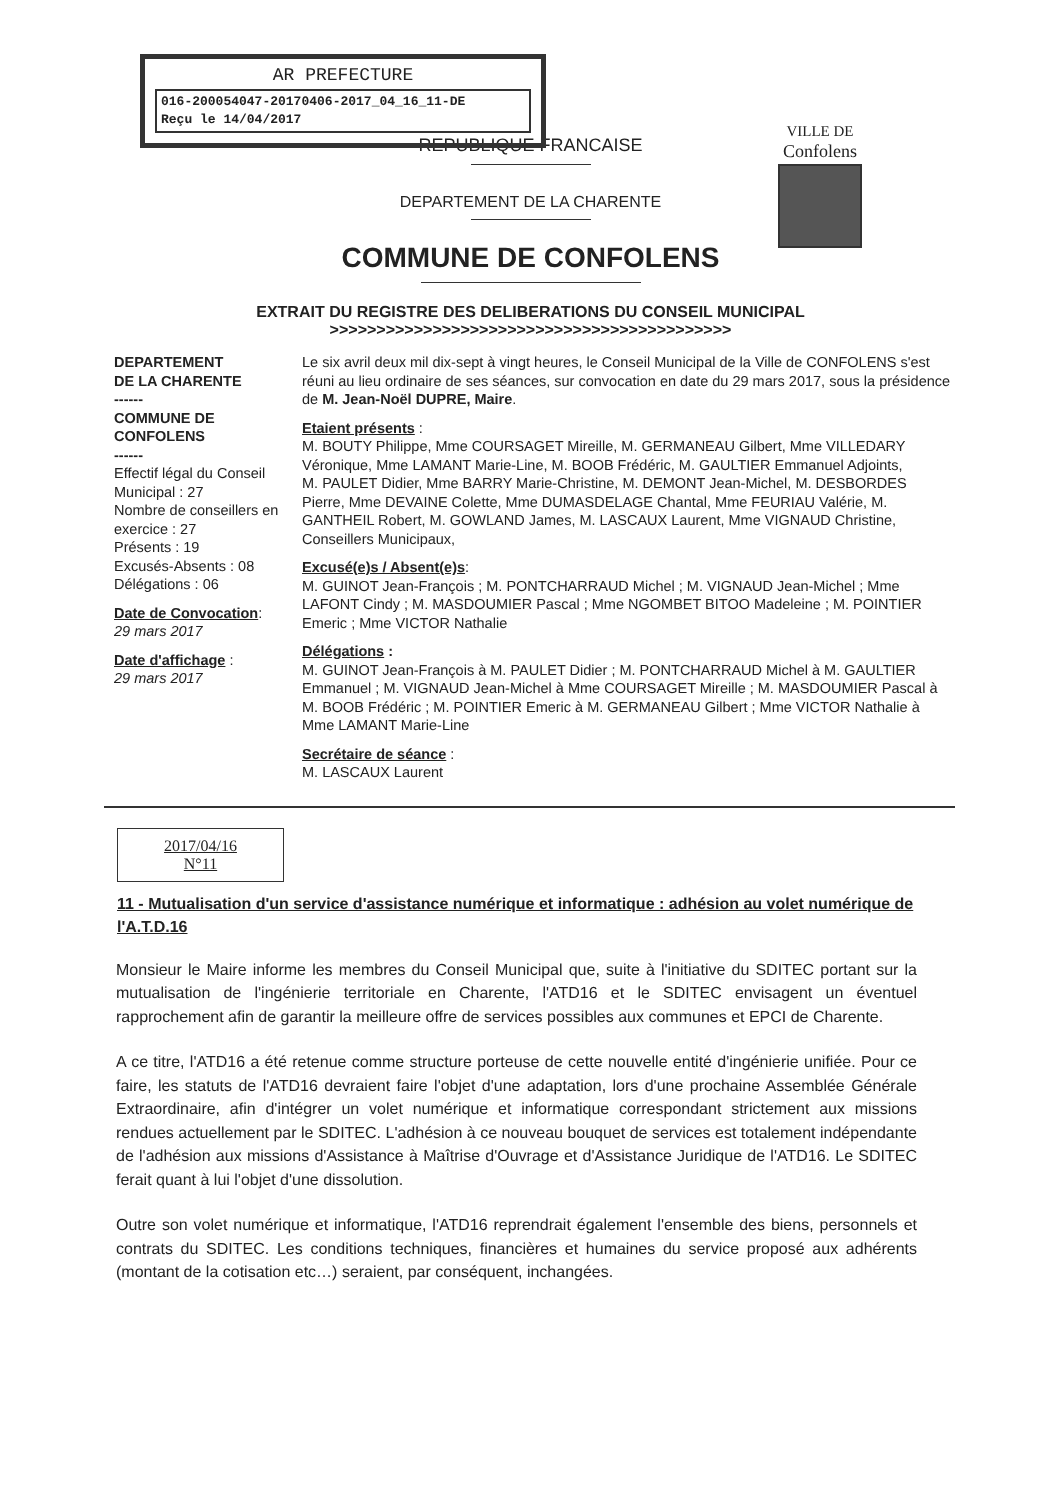AR PREFECTURE
016-200054047-20170406-2017_04_16_11-DE
Reçu le 14/04/2017
VILLE DE
Confolens
REPUBLIQUE FRANCAISE
DEPARTEMENT DE LA CHARENTE
COMMUNE DE CONFOLENS
EXTRAIT DU REGISTRE DES DELIBERATIONS DU CONSEIL MUNICIPAL
>>>>>>>>>>>>>>>>>>>>>>>>>>>>>>>>>>>>>>>>>>>
DEPARTEMENT
DE LA CHARENTE
------
COMMUNE DE
CONFOLENS
------
Effectif légal du Conseil Municipal : 27
Nombre de conseillers en exercice : 27
Présents : 19
Excusés-Absents : 08
Délégations : 06
Date de Convocation:
29 mars 2017
Date d'affichage :
29 mars 2017
Le six avril deux mil dix-sept à vingt heures, le Conseil Municipal de la Ville de CONFOLENS s'est réuni au lieu ordinaire de ses séances, sur convocation en date du 29 mars 2017, sous la présidence de M. Jean-Noël DUPRE, Maire.
Etaient présents :
M. BOUTY Philippe, Mme COURSAGET Mireille, M. GERMANEAU Gilbert, Mme VILLEDARY Véronique, Mme LAMANT Marie-Line, M. BOOB Frédéric, M. GAULTIER Emmanuel Adjoints,
M. PAULET Didier, Mme BARRY Marie-Christine, M. DEMONT Jean-Michel, M. DESBORDES Pierre, Mme DEVAINE Colette, Mme DUMASDELAGE Chantal, Mme FEURIAU Valérie, M. GANTHEIL Robert, M. GOWLAND James, M. LASCAUX Laurent, Mme VIGNAUD Christine, Conseillers Municipaux,
Excusé(e)s / Absent(e)s:
M. GUINOT Jean-François ; M. PONTCHARRAUD Michel ; M. VIGNAUD Jean-Michel ; Mme LAFONT Cindy ; M. MASDOUMIER Pascal ; Mme NGOMBET BITOO Madeleine ; M. POINTIER Emeric ; Mme VICTOR Nathalie
Délégations :
M. GUINOT Jean-François à M. PAULET Didier ; M. PONTCHARRAUD Michel à M. GAULTIER Emmanuel ; M. VIGNAUD Jean-Michel à Mme COURSAGET Mireille ; M. MASDOUMIER Pascal à M. BOOB Frédéric ; M. POINTIER Emeric à M. GERMANEAU Gilbert ; Mme VICTOR Nathalie à Mme LAMANT Marie-Line
Secrétaire de séance :
M. LASCAUX Laurent
2017/04/16
N°11
11 - Mutualisation d'un service d'assistance numérique et informatique : adhésion au volet numérique de l'A.T.D.16
Monsieur le Maire informe les membres du Conseil Municipal que, suite à l'initiative du SDITEC portant sur la mutualisation de l'ingénierie territoriale en Charente, l'ATD16 et le SDITEC envisagent un éventuel rapprochement afin de garantir la meilleure offre de services possibles aux communes et EPCI de Charente.
A ce titre, l'ATD16 a été retenue comme structure porteuse de cette nouvelle entité d'ingénierie unifiée. Pour ce faire, les statuts de l'ATD16 devraient faire l'objet d'une adaptation, lors d'une prochaine Assemblée Générale Extraordinaire, afin d'intégrer un volet numérique et informatique correspondant strictement aux missions rendues actuellement par le SDITEC. L'adhésion à ce nouveau bouquet de services est totalement indépendante de l'adhésion aux missions d'Assistance à Maîtrise d'Ouvrage et d'Assistance Juridique de l'ATD16. Le SDITEC ferait quant à lui l'objet d'une dissolution.
Outre son volet numérique et informatique, l'ATD16 reprendrait également l'ensemble des biens, personnels et contrats du SDITEC. Les conditions techniques, financières et humaines du service proposé aux adhérents (montant de la cotisation etc…) seraient, par conséquent, inchangées.